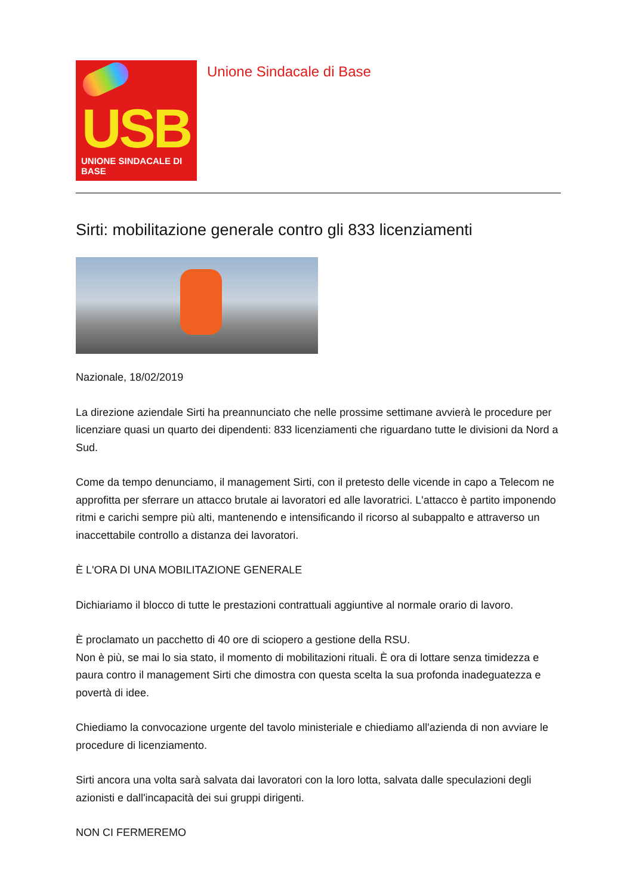USB
UNIONE SINDACALE DI BASE
Unione Sindacale di Base
Sirti: mobilitazione generale contro gli 833 licenziamenti
Nazionale, 18/02/2019
La direzione aziendale Sirti ha preannunciato che nelle prossime settimane avvierà le procedure per licenziare quasi un quarto dei dipendenti: 833 licenziamenti che riguardano tutte le divisioni da Nord a Sud.
Come da tempo denunciamo, il management Sirti, con il pretesto delle vicende in capo a Telecom ne approfitta per sferrare un attacco brutale ai lavoratori ed alle lavoratrici. L'attacco è partito imponendo ritmi e carichi sempre più alti, mantenendo e intensificando il ricorso al subappalto e attraverso un inaccettabile controllo a distanza dei lavoratori.
È L'ORA DI UNA MOBILITAZIONE GENERALE
Dichiariamo il blocco di tutte le prestazioni contrattuali aggiuntive al normale orario di lavoro.
È proclamato un pacchetto di 40 ore di sciopero a gestione della RSU.
Non è più, se mai lo sia stato, il momento di mobilitazioni rituali. È ora di lottare senza timidezza e paura contro il management Sirti che dimostra con questa scelta la sua profonda inadeguatezza e povertà di idee.
Chiediamo la convocazione urgente del tavolo ministeriale e chiediamo all'azienda di non avviare le procedure di licenziamento.
Sirti ancora una volta sarà salvata dai lavoratori con la loro lotta, salvata dalle speculazioni degli azionisti e dall'incapacità dei sui gruppi dirigenti.
NON CI FERMEREMO